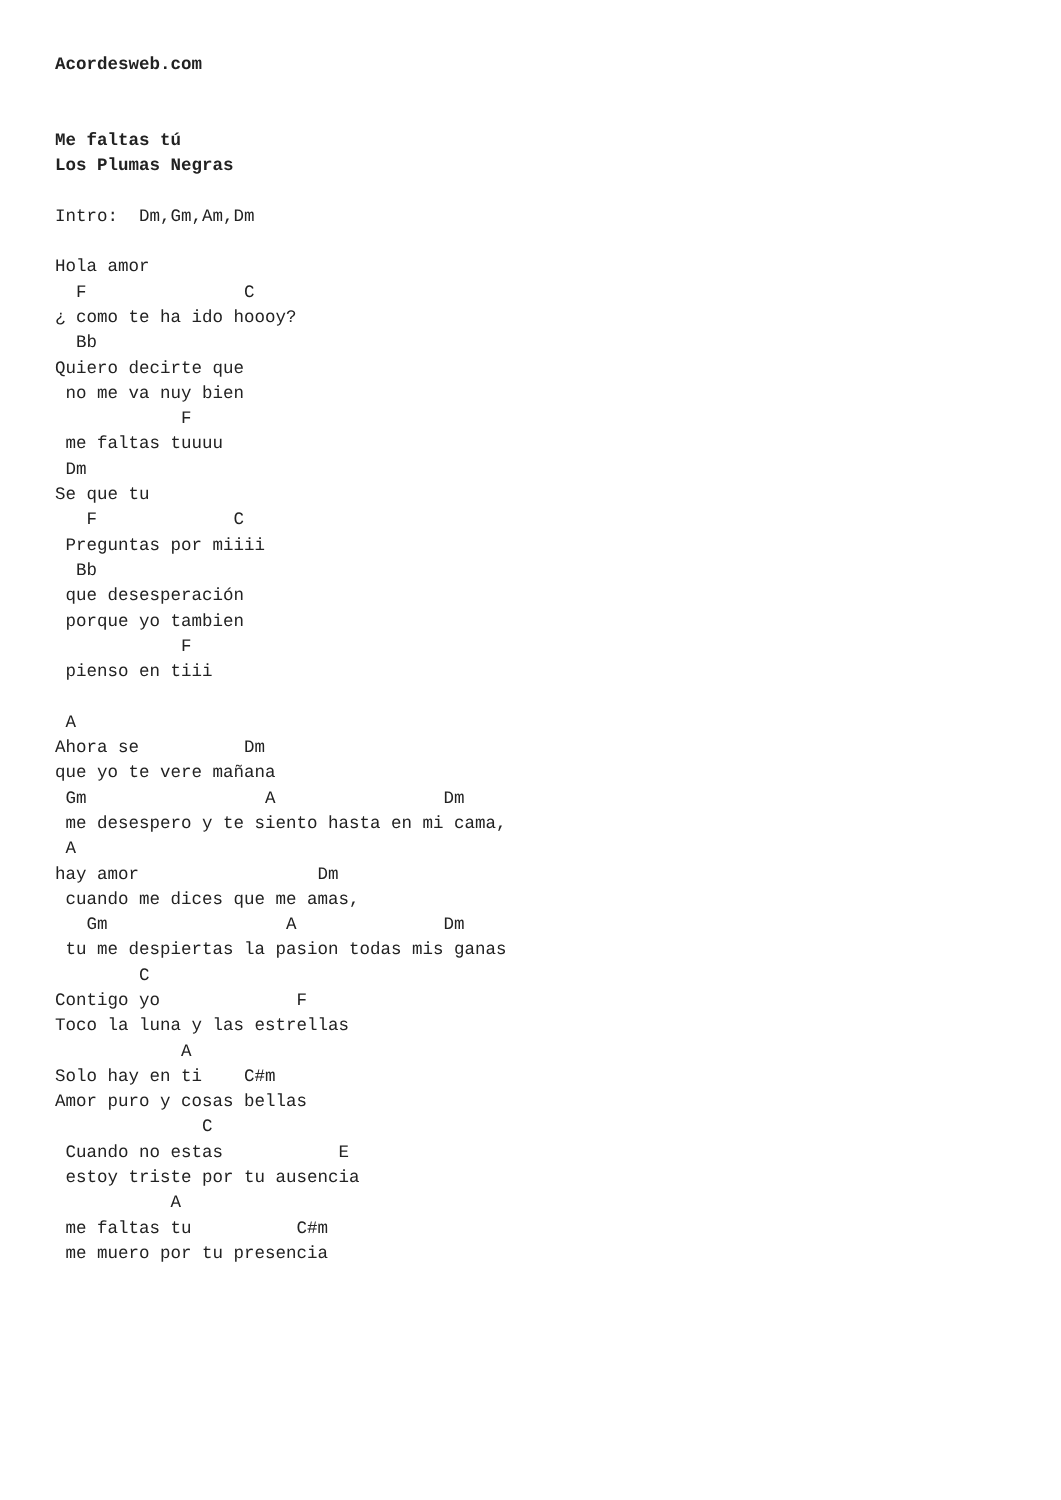Acordesweb.com


Me faltas tú
Los Plumas Negras

Intro:  Dm,Gm,Am,Dm

Hola amor
  F               C
¿ como te ha ido hoooy?
  Bb
Quiero decirte que
 no me va nuy bien
            F
 me faltas tuuuu
 Dm
Se que tu
   F             C
 Preguntas por miiii
  Bb
 que desesperación
 porque yo tambien
            F
 pienso en tiii

 A
Ahora se          Dm
que yo te vere mañana
 Gm                 A                Dm
 me desespero y te siento hasta en mi cama,
 A
hay amor                 Dm
 cuando me dices que me amas,
   Gm                 A              Dm
 tu me despiertas la pasion todas mis ganas
        C
Contigo yo             F
Toco la luna y las estrellas
            A
Solo hay en ti    C#m
Amor puro y cosas bellas
              C
 Cuando no estas           E
 estoy triste por tu ausencia
           A
 me faltas tu          C#m
 me muero por tu presencia